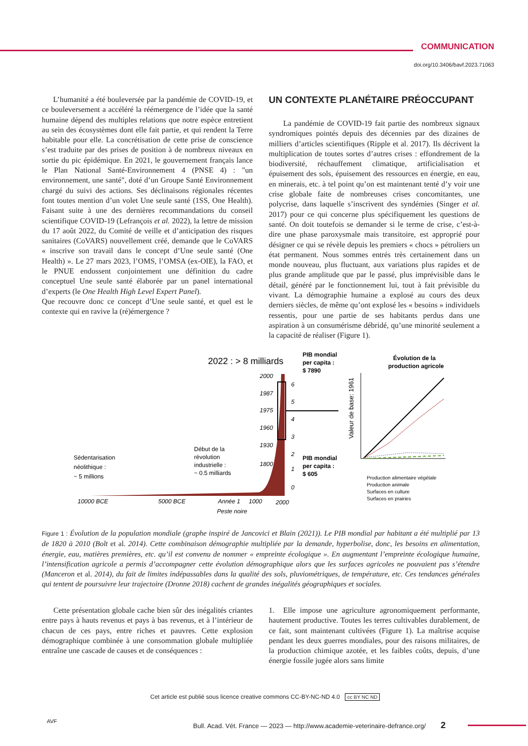COMMUNICATION
doi.org/10.3406/bavf.2023.71063
L’humanité a été bouleversée par la pandémie de COVID-19, et ce bouleversement a accéléré la réémergence de l’idée que la santé humaine dépend des multiples relations que notre espèce entretient au sein des écosystèmes dont elle fait partie, et qui rendent la Terre habitable pour elle. La concrétisation de cette prise de conscience s’est traduite par des prises de position à de nombreux niveaux en sortie du pic épidémique. En 2021, le gouvernement français lance le Plan National Santé-Environnement 4 (PNSE 4) : "un environnement, une santé", doté d’un Groupe Santé Environnement chargé du suivi des actions. Ses déclinaisons régionales récentes font toutes mention d’un volet Une seule santé (1SS, One Health). Faisant suite à une des dernières recommandations du conseil scientifique COVID-19 (Lefrançois et al. 2022), la lettre de mission du 17 août 2022, du Comité de veille et d’anticipation des risques sanitaires (CoVARS) nouvellement créé, demande que le CoVARS « inscrive son travail dans le concept d’Une seule santé (One Health) ». Le 27 mars 2023, l’OMS, l’OMSA (ex-OIE), la FAO, et le PNUE endossent conjointement une définition du cadre conceptuel Une seule santé élaborée par un panel international d’experts (le One Health High Level Expert Panel).
Que recouvre donc ce concept d’Une seule santé, et quel est le contexte qui en ravive la (ré)émergence ?
UN CONTEXTE PLANÉTAIRE PRÉOCCUPANT
La pandémie de COVID-19 fait partie des nombreux signaux syndromiques pointés depuis des décennies par des dizaines de milliers d’articles scientifiques (Ripple et al. 2017). Ils décrivent la multiplication de toutes sortes d’autres crises : effondrement de la biodiversité, réchauffement climatique, artificialisation et épuisement des sols, épuisement des ressources en énergie, en eau, en minerais, etc. à tel point qu’on est maintenant tenté d’y voir une crise globale faite de nombreuses crises concomitantes, une polycrise, dans laquelle s’inscrivent des syndémies (Singer et al. 2017) pour ce qui concerne plus spécifiquement les questions de santé. On doit toutefois se demander si le terme de crise, c’est-à-dire une phase paroxysmale mais transitoire, est approprié pour désigner ce qui se révèle depuis les premiers « chocs » pétroliers un état permanent. Nous sommes entrés très certainement dans un monde nouveau, plus fluctuant, aux variations plus rapides et de plus grande amplitude que par le passé, plus imprévisible dans le détail, généré par le fonctionnement lui, tout à fait prévisible du vivant. La démographie humaine a explosé au cours des deux derniers siècles, de même qu’ont explosé les « besoins » individuels ressentis, pour une partie de ses habitants perdus dans une aspiration à un consumérisme débridé, qu’une minorité seulement a la capacité de réaliser (Figure 1).
2022 : > 8 milliards
PIB mondial
per capita :
$ 7890
Évolution de la
production agricole
2000
1987
1975
1960
1930
1800
6
5
4
3
2
1
0
Sédentarisation
néolithique :
~ 5 millions
Début de la
révolution
industrielle :
~ 0.5 milliards
PIB mondial
per capita :
$ 605
10000 BCE
5000 BCE
Année 1
1000
2000
Peste noire
Valeur de base: 1961
Production alimentaire végétale
Production animale
Surfaces en culture
Surfaces en prairies
Figure 1 : Évolution de la population mondiale (graphe inspiré de Jancovici et Blain (2021)). Le PIB mondial par habitant a été multiplié par 13 de 1820 à 2010 (Bolt et al. 2014). Cette combinaison démographie multipliée par la demande, hyperbolise, donc, les besoins en alimentation, énergie, eau, matières premières, etc. qu’il est convenu de nommer « empreinte écologique ». En augmentant l’empreinte écologique humaine, l’intensification agricole a permis d’accompagner cette évolution démographique alors que les surfaces agricoles ne pouvaient pas s’étendre (Manceron et al. 2014), du fait de limites indépassables dans la qualité des sols, pluviométriques, de température, etc. Ces tendances générales qui tentent de poursuivre leur trajectoire (Dronne 2018) cachent de grandes inégalités géographiques et sociales.
Cette présentation globale cache bien sûr des inégalités criantes entre pays à hauts revenus et pays à bas revenus, et à l’intérieur de chacun de ces pays, entre riches et pauvres. Cette explosion démographique combinée à une consommation globale multipliée entraîne une cascade de causes et de conséquences :
1. Elle impose une agriculture agronomiquement performante, hautement productive. Toutes les terres cultivables durablement, de ce fait, sont maintenant cultivées (Figure 1). La maîtrise acquise pendant les deux guerres mondiales, pour des raisons militaires, de la production chimique azotée, et les faibles coûts, depuis, d’une énergie fossile jugée alors sans limite
Cet article est publié sous licence creative commons CC-BY-NC-ND 4.0 cc BY NC ND
AVF Bull. Acad. Vét. France — 2023 — http://www.academie-veterinaire-defrance.org/ 2